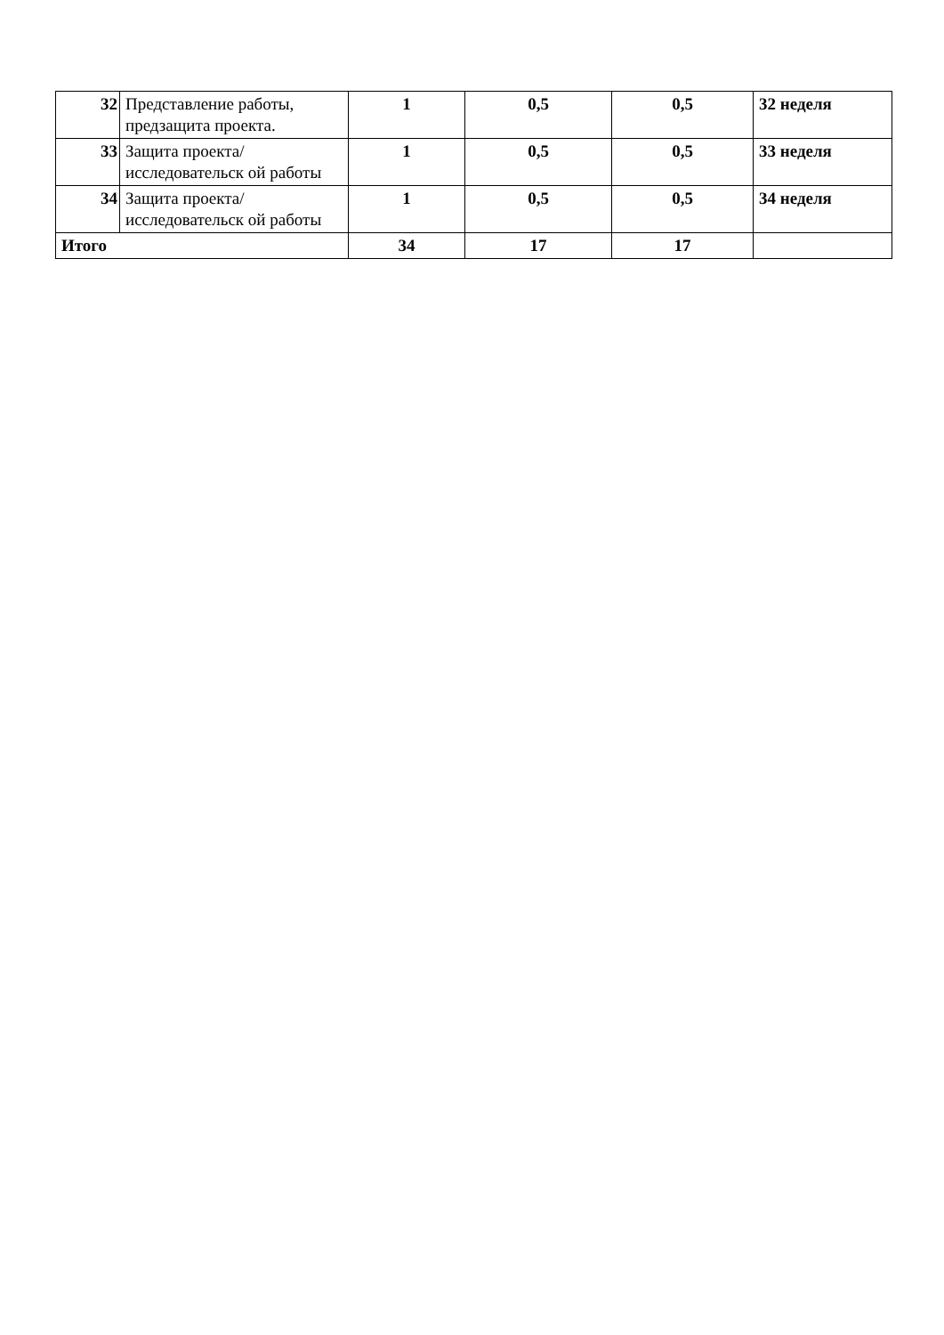| 32 | Представление работы, предзащита проекта. | 1 | 0,5 | 0,5 | 32 неделя |
| 33 | Защита проекта/исследовательск ой работы | 1 | 0,5 | 0,5 | 33 неделя |
| 34 | Защита проекта/исследовательск ой работы | 1 | 0,5 | 0,5 | 34 неделя |
| Итого | | 34 | 17 | 17 | |